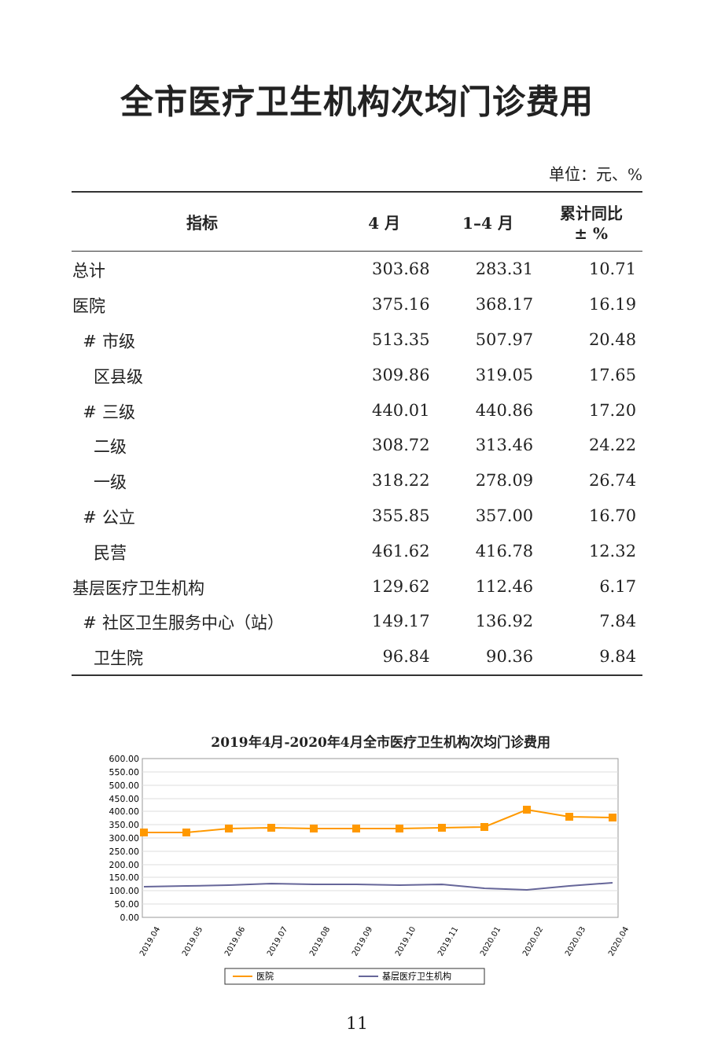全市医疗卫生机构次均门诊费用
单位：元、%
| 指标 | 4 月 | 1–4 月 | 累计同比 ± % |
| --- | --- | --- | --- |
| 总计 | 303.68 | 283.31 | 10.71 |
| 医院 | 375.16 | 368.17 | 16.19 |
| # 市级 | 513.35 | 507.97 | 20.48 |
| 区县级 | 309.86 | 319.05 | 17.65 |
| # 三级 | 440.01 | 440.86 | 17.20 |
| 二级 | 308.72 | 313.46 | 24.22 |
| 一级 | 318.22 | 278.09 | 26.74 |
| # 公立 | 355.85 | 357.00 | 16.70 |
| 民营 | 461.62 | 416.78 | 12.32 |
| 基层医疗卫生机构 | 129.62 | 112.46 | 6.17 |
| # 社区卫生服务中心（站） | 149.17 | 136.92 | 7.84 |
| 卫生院 | 96.84 | 90.36 | 9.84 |
2019年4月-2020年4月全市医疗卫生机构次均门诊费用
600.00
550.00
500.00
450.00
400.00
350.00
300.00
250.00
200.00
150.00
100.00
50.00
0.00
医院
基层医疗卫生机构
2019.04
2019.05
2019.06
2019.07
2019.08
2019.09
2019.10
2019.11
2020.01
2020.02
2020.03
2020.04
11